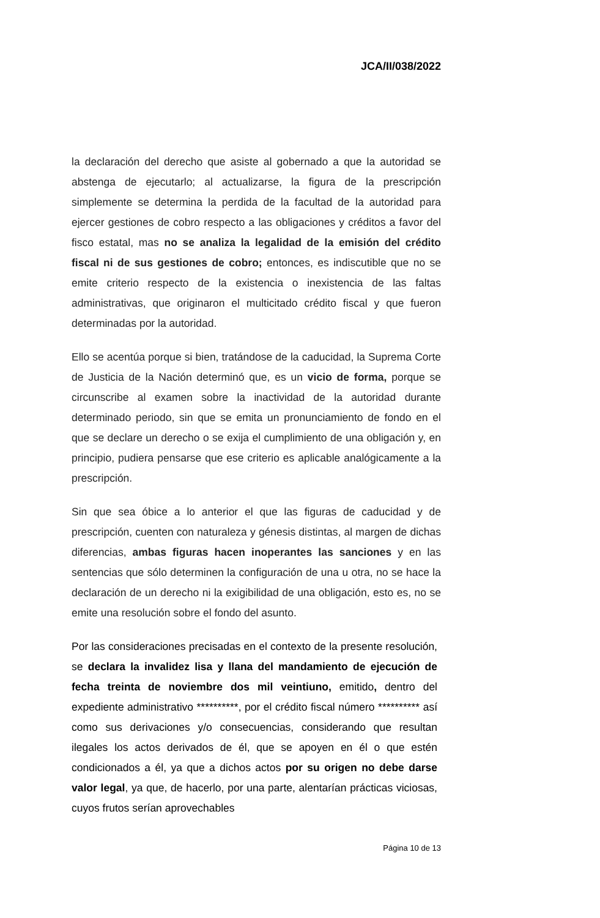JCA/II/038/2022
la declaración del derecho que asiste al gobernado a que la autoridad se abstenga de ejecutarlo; al actualizarse, la figura de la prescripción simplemente se determina la perdida de la facultad de la autoridad para ejercer gestiones de cobro respecto a las obligaciones y créditos a favor del fisco estatal, mas no se analiza la legalidad de la emisión del crédito fiscal ni de sus gestiones de cobro; entonces, es indiscutible que no se emite criterio respecto de la existencia o inexistencia de las faltas administrativas, que originaron el multicitado crédito fiscal y que fueron determinadas por la autoridad.
Ello se acentúa porque si bien, tratándose de la caducidad, la Suprema Corte de Justicia de la Nación determinó que, es un vicio de forma, porque se circunscribe al examen sobre la inactividad de la autoridad durante determinado periodo, sin que se emita un pronunciamiento de fondo en el que se declare un derecho o se exija el cumplimiento de una obligación y, en principio, pudiera pensarse que ese criterio es aplicable analógicamente a la prescripción.
Sin que sea óbice a lo anterior el que las figuras de caducidad y de prescripción, cuenten con naturaleza y génesis distintas, al margen de dichas diferencias, ambas figuras hacen inoperantes las sanciones y en las sentencias que sólo determinen la configuración de una u otra, no se hace la declaración de un derecho ni la exigibilidad de una obligación, esto es, no se emite una resolución sobre el fondo del asunto.
Por las consideraciones precisadas en el contexto de la presente resolución, se declara la invalidez lisa y llana del mandamiento de ejecución de fecha treinta de noviembre dos mil veintiuno, emitido, dentro del expediente administrativo **********, por el crédito fiscal número ********** así como sus derivaciones y/o consecuencias, considerando que resultan ilegales los actos derivados de él, que se apoyen en él o que estén condicionados a él, ya que a dichos actos por su origen no debe darse valor legal, ya que, de hacerlo, por una parte, alentarían prácticas viciosas, cuyos frutos serían aprovechables
Página 10 de 13